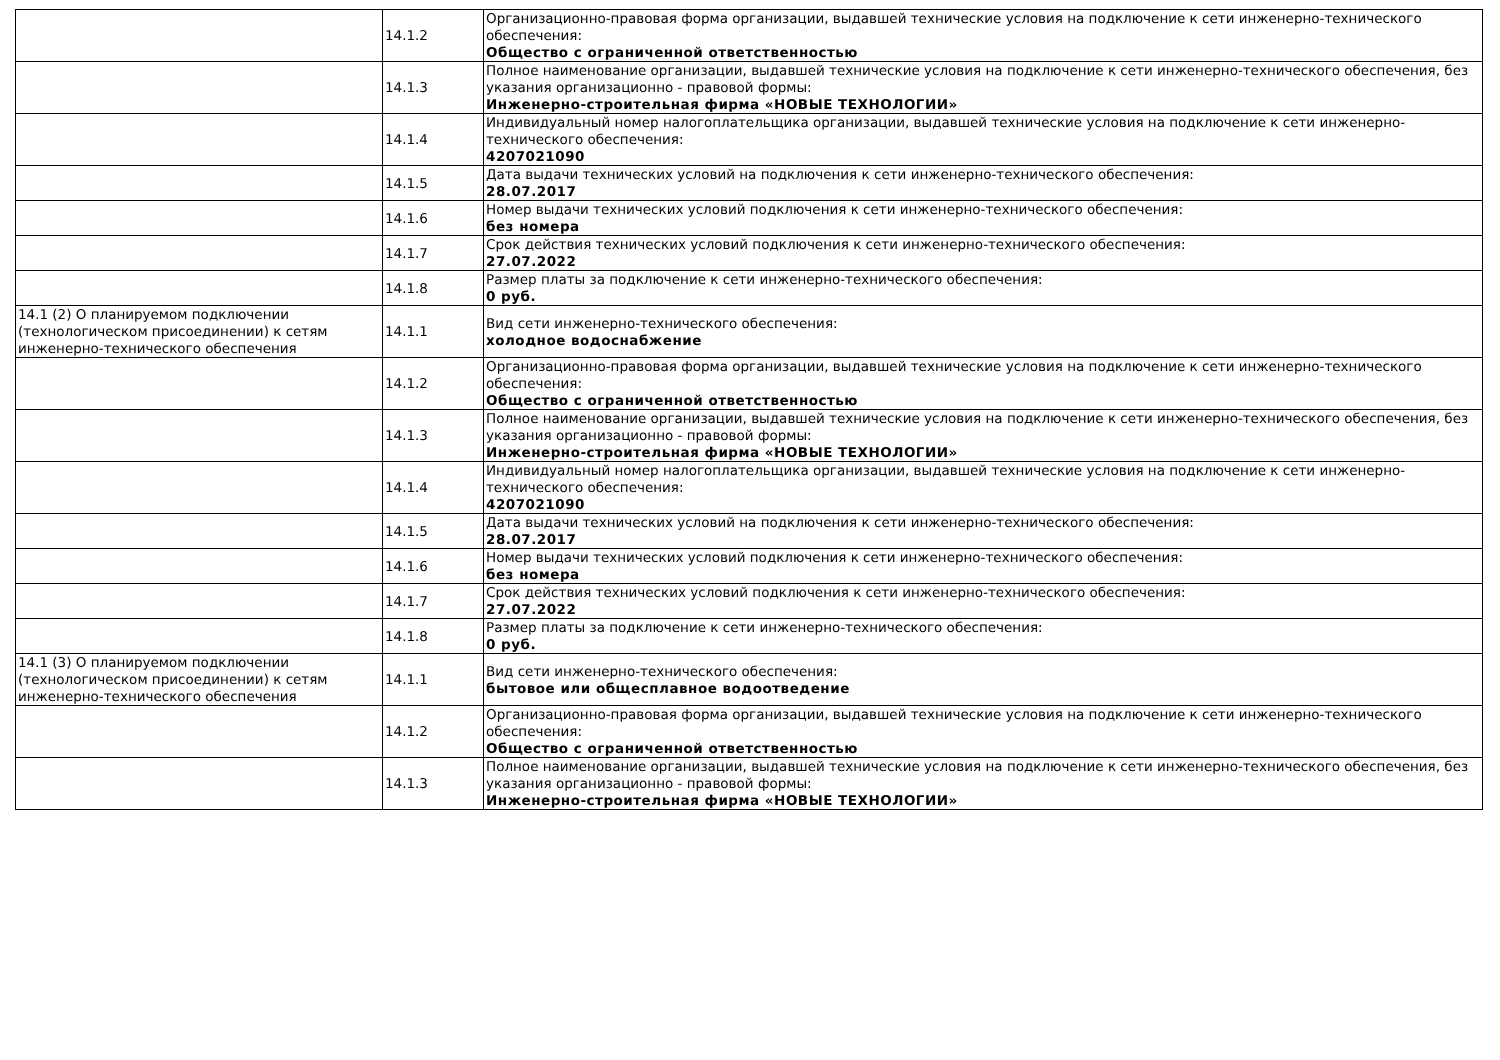| | 14.1.2 | Организационно-правовая форма организации, выдавшей технические условия на подключение к сети инженерно-технического обеспечения: Общество с ограниченной ответственностью |
| | 14.1.3 | Полное наименование организации, выдавшей технические условия на подключение к сети инженерно-технического обеспечения, без указания организационно - правовой формы: Инженерно-строительная фирма «НОВЫЕ ТЕХНОЛОГИИ» |
| | 14.1.4 | Индивидуальный номер налогоплательщика организации, выдавшей технические условия на подключение к сети инженерно-технического обеспечения: 4207021090 |
| | 14.1.5 | Дата выдачи технических условий на подключения к сети инженерно-технического обеспечения: 28.07.2017 |
| | 14.1.6 | Номер выдачи технических условий подключения к сети инженерно-технического обеспечения: без номера |
| | 14.1.7 | Срок действия технических условий подключения к сети инженерно-технического обеспечения: 27.07.2022 |
| | 14.1.8 | Размер платы за подключение к сети инженерно-технического обеспечения: 0 руб. |
| 14.1 (2) О планируемом подключении (технологическом присоединении) к сетям инженерно-технического обеспечения | 14.1.1 | Вид сети инженерно-технического обеспечения: холодное водоснабжение |
| | 14.1.2 | Организационно-правовая форма организации, выдавшей технические условия на подключение к сети инженерно-технического обеспечения: Общество с ограниченной ответственностью |
| | 14.1.3 | Полное наименование организации, выдавшей технические условия на подключение к сети инженерно-технического обеспечения, без указания организационно - правовой формы: Инженерно-строительная фирма «НОВЫЕ ТЕХНОЛОГИИ» |
| | 14.1.4 | Индивидуальный номер налогоплательщика организации, выдавшей технические условия на подключение к сети инженерно-технического обеспечения: 4207021090 |
| | 14.1.5 | Дата выдачи технических условий на подключения к сети инженерно-технического обеспечения: 28.07.2017 |
| | 14.1.6 | Номер выдачи технических условий подключения к сети инженерно-технического обеспечения: без номера |
| | 14.1.7 | Срок действия технических условий подключения к сети инженерно-технического обеспечения: 27.07.2022 |
| | 14.1.8 | Размер платы за подключение к сети инженерно-технического обеспечения: 0 руб. |
| 14.1 (3) О планируемом подключении (технологическом присоединении) к сетям инженерно-технического обеспечения | 14.1.1 | Вид сети инженерно-технического обеспечения: бытовое или общесплавное водоотведение |
| | 14.1.2 | Организационно-правовая форма организации, выдавшей технические условия на подключение к сети инженерно-технического обеспечения: Общество с ограниченной ответственностью |
| | 14.1.3 | Полное наименование организации, выдавшей технические условия на подключение к сети инженерно-технического обеспечения, без указания организационно - правовой формы: Инженерно-строительная фирма «НОВЫЕ ТЕХНОЛОГИИ» |